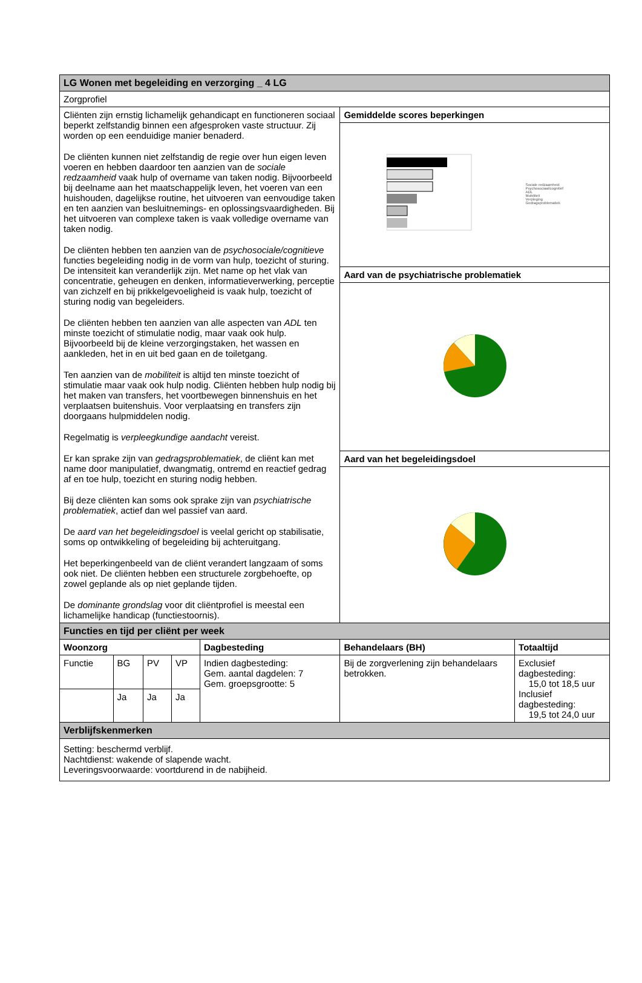| LG Wonen met begeleiding en verzorging _ 4 LG | | | | | | |
| --- | --- | --- | --- | --- | --- | --- |
| Zorgprofiel | | | | | | |
| Cliënten zijn ernstig lichamelijk gehandicapt en functioneren sociaal beperkt zelfstandig binnen een afgesproken vaste structuur. Zij worden op een eenduidige manier benaderd. De cliënten kunnen niet zelfstandig de regie over hun eigen leven voeren en hebben daardoor ten aanzien van de sociale redzaamheid vaak hulp of overname van taken nodig. Bijvoorbeeld bij deelname aan het maatschappelijk leven, het voeren van een huishouden, dagelijkse routine, het uitvoeren van eenvoudige taken en ten aanzien van besluitnemings- en oplossingsvaardigheden. Bij het uitvoeren van complexe taken is vaak volledige overname van taken nodig. De cliënten hebben ten aanzien van de psychosociale/cognitieve functies begeleiding nodig in de vorm van hulp, toezicht of sturing. De intensiteit kan veranderlijk zijn. Met name op het vlak van concentratie, geheugen en denken, informatieverwerking, perceptie van zichzelf en bij prikkelgevoeligheid is vaak hulp, toezicht of sturing nodig van begeleiders. De cliënten hebben ten aanzien van alle aspecten van ADL ten minste toezicht of stimulatie nodig, maar vaak ook hulp. Bijvoorbeeld bij de kleine verzorgingstaken, het wassen en aankleden, het in en uit bed gaan en de toiletgang. Ten aanzien van de mobiliteit is altijd ten minste toezicht of stimulatie maar vaak ook hulp nodig. Cliënten hebben hulp nodig bij het maken van transfers, het voortbewegen binnenshuis en het verplaatsen buitenshuis. Voor verplaatsing en transfers zijn doorgaans hulpmiddelen nodig. Regelmatig is verpleegkundige aandacht vereist. Er kan sprake zijn van gedragsproblematiek , de cliënt kan met name door manipulatief, dwangmatig, ontremd en reactief gedrag af en toe hulp, toezicht en sturing nodig hebben. Bij deze cliënten kan soms ook sprake zijn van psychiatrische problematiek , actief dan wel passief van aard. De aard van het begeleidingsdoel is veelal gericht op stabilisatie, soms op ontwikkeling of begeleiding bij achteruitgang. Het beperkingenbeeld van de cliënt verandert langzaam of soms ook niet. De cliënten hebben een structurele zorgbehoefte, op zowel geplande als op niet geplande tijden. De dominante grondslag voor dit cliëntprofiel is meestal een lichamelijke handicap (functiestoornis). | | | | | Gemiddelde scores beperkingen | |
| | | | | | Sociale redzaamheid Psychosociaal/cognitief ADL Mobiliteit Verpleging Gedragsproblematiek | |
| | | | | | Aard van de psychiatrische problematiek | |
| | | | | | Aard van het begeleidingsdoel | |
| Functies en tijd per cliënt per week | | | | | | |
| Woonzorg | | | | Dagbesteding | Behandelaars (BH) | Totaaltijd |
| Functie | BG | PV | VP | Indien dagbesteding: Gem. aantal dagdelen: 7 Gem. groepsgrootte: 5 | Bij de zorgverlening zijn behandelaars betrokken. | Exclusief dagbesteding: 15,0 tot 18,5 uur Inclusief dagbesteding: 19,5 tot 24,0 uur |
| | Ja | Ja | Ja | | | |
| Verblijfskenmerken | | | | | | |
| Setting: beschermd verblijf. Nachtdienst: wakende of slapende wacht. Leveringsvoorwaarde: voortdurend in de nabijheid. | | | | | | |